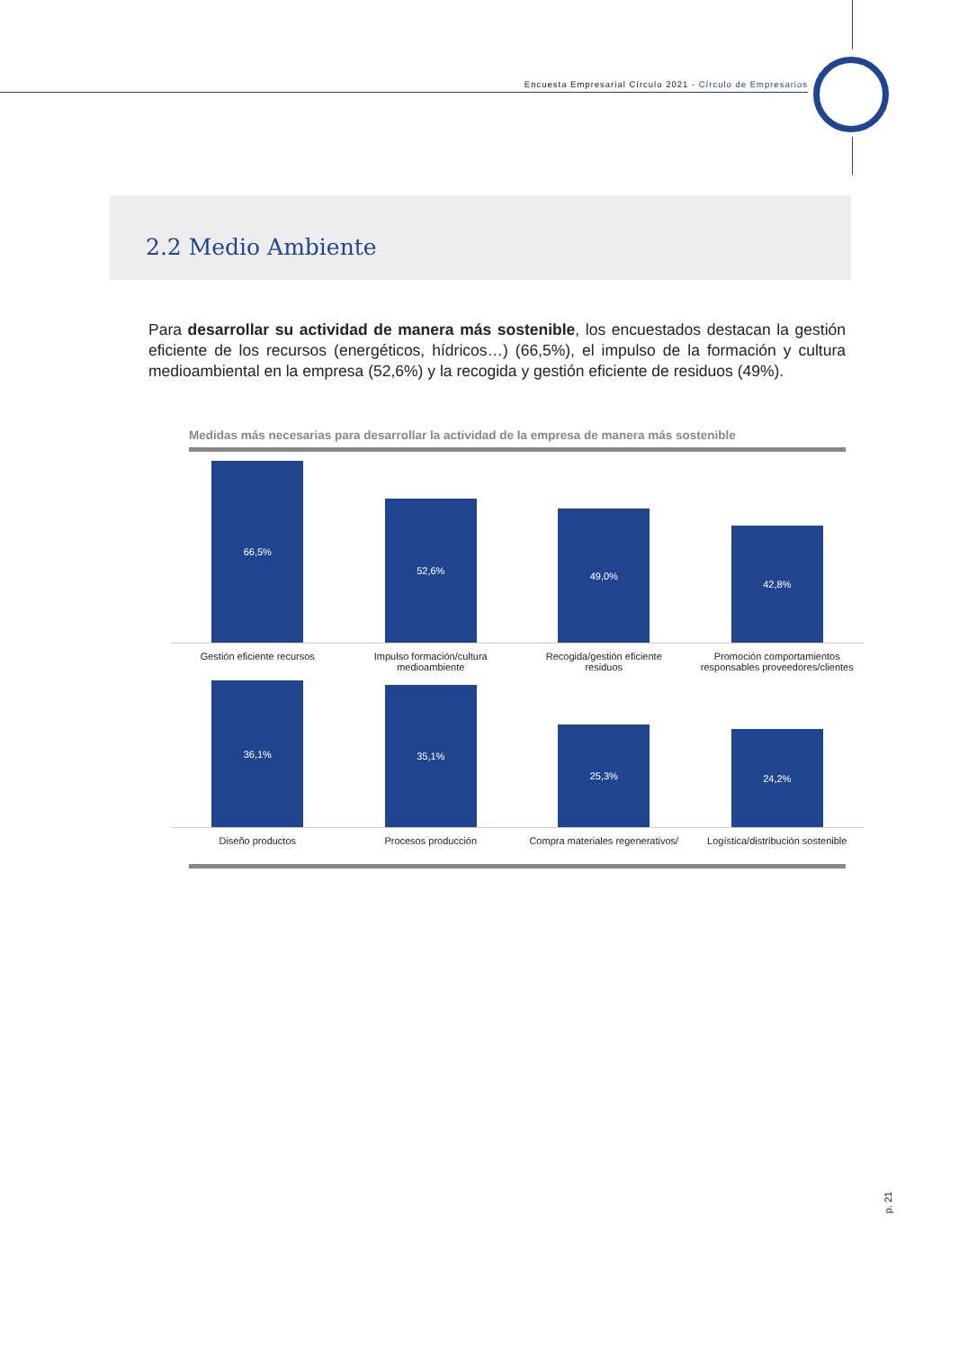Encuesta Empresarial Círculo 2021 - Círculo de Empresarios
2.2 Medio Ambiente
Para desarrollar su actividad de manera más sostenible, los encuestados destacan la gestión eficiente de los recursos (energéticos, hídricos…) (66,5%), el impulso de la formación y cultura medioambiental en la empresa (52,6%) y la recogida y gestión eficiente de residuos (49%).
Medidas más necesarias para desarrollar la actividad de la empresa de manera más sostenible
66,5%
52,6%
49,0%
42,8%
Gestión eficiente recursos
Impulso formación/cultura medioambiente
Recogida/gestión eficiente residuos
Promoción comportamientos responsables proveedores/clientes
36,1%
35,1%
25,3%
24,2%
Diseño productos Procesos producción Compra materiales regenerativos/
Logística/distribución sostenible
p. 21